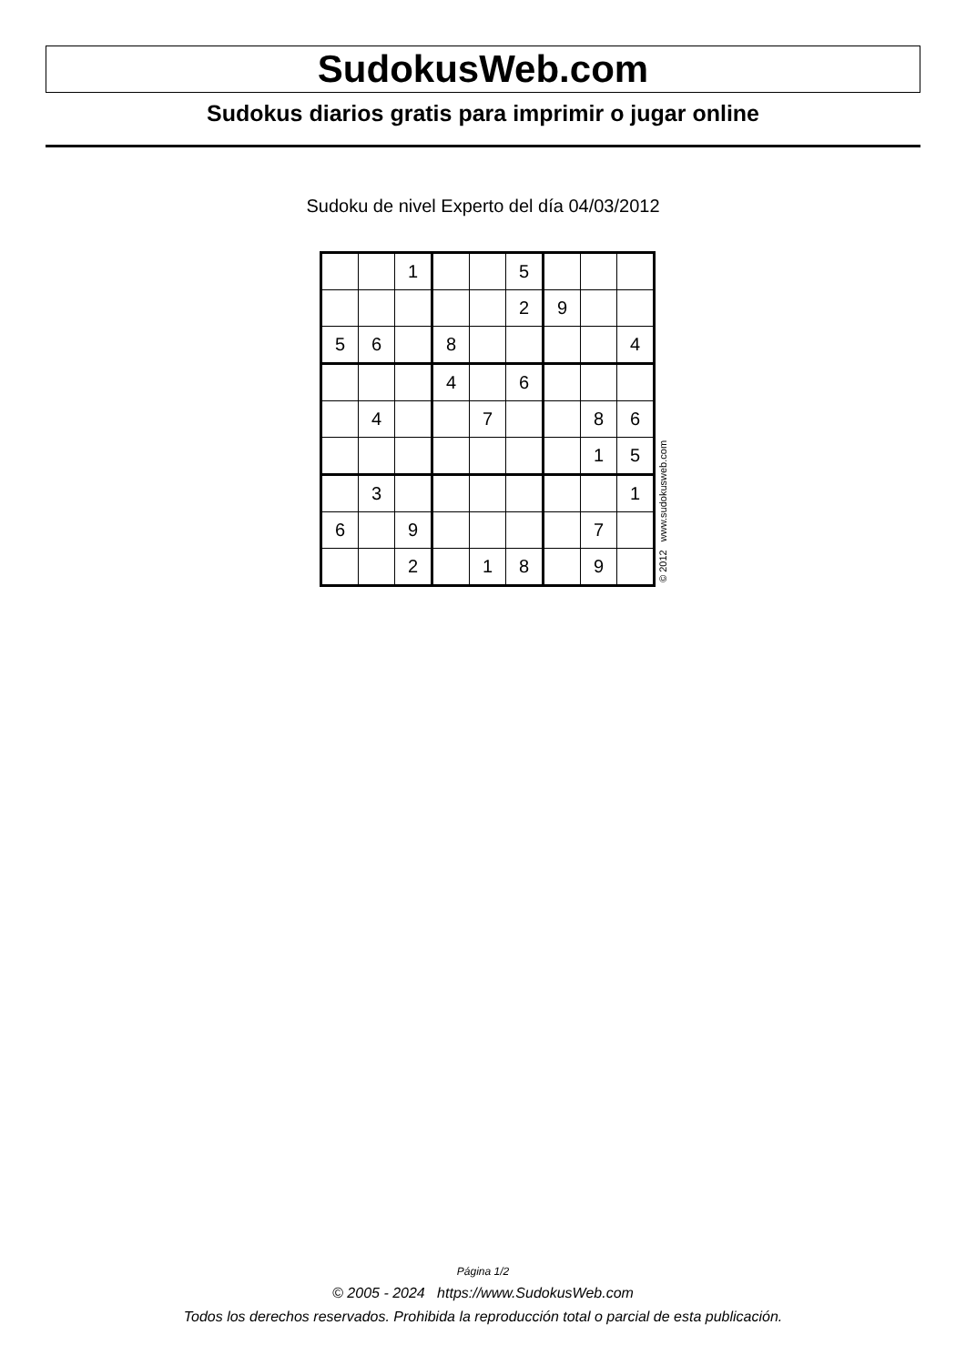SudokusWeb.com
Sudokus diarios gratis para imprimir o jugar online
Sudoku de nivel Experto del día 04/03/2012
| | | 1 | | | 5 | | | |
| | | | | | 2 | 9 | | |
| 5 | 6 | | 8 | | | | | 4 |
| | | | 4 | | 6 | | | |
| | 4 | | | 7 | | | 8 | 6 |
| | | | | | | | 1 | 5 |
| | 3 | | | | | | | 1 |
| 6 | | 9 | | | | | 7 | |
| | | 2 | | 1 | 8 | | 9 | |
© 2012 www.sudokusweb.com
Página 1/2
© 2005 - 2024 https://www.SudokusWeb.com
Todos los derechos reservados. Prohibida la reproducción total o parcial de esta publicación.